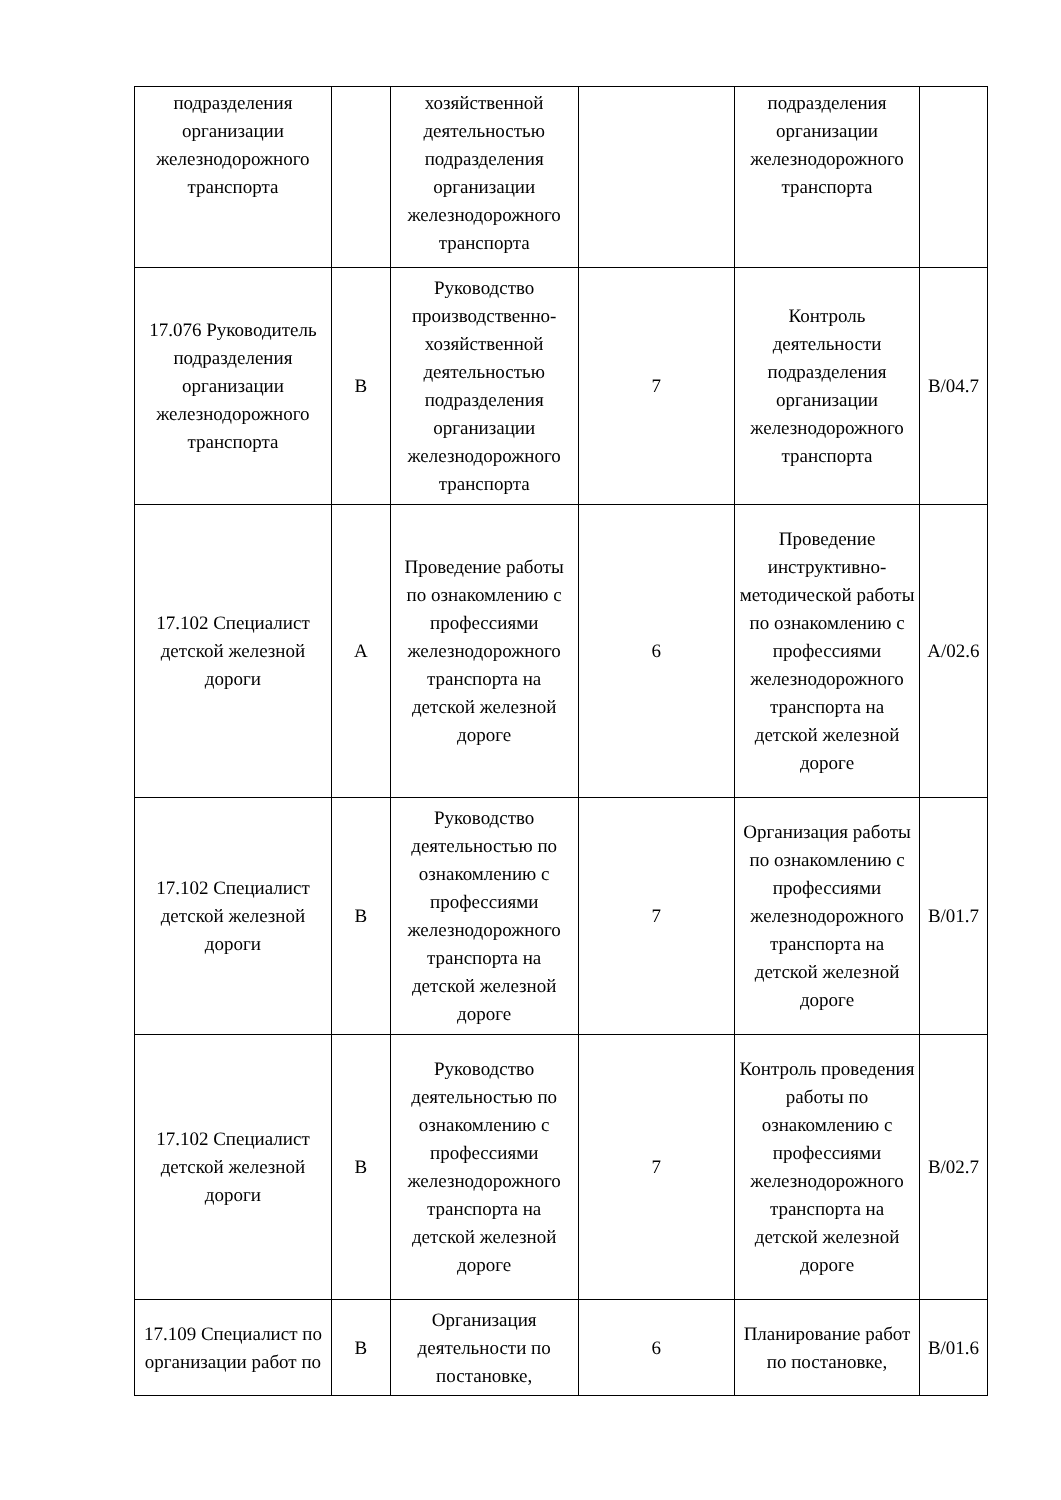| подразделения организации железнодорожного транспорта | | хозяйственной деятельностью подразделения организации железнодорожного транспорта | | подразделения организации железнодорожного транспорта | |
| 17.076 Руководитель подразделения организации железнодорожного транспорта | B | Руководство производственно-хозяйственной деятельностью подразделения организации железнодорожного транспорта | 7 | Контроль деятельности подразделения организации железнодорожного транспорта | B/04.7 |
| 17.102 Специалист детской железной дороги | A | Проведение работы по ознакомлению с профессиями железнодорожного транспорта на детской железной дороге | 6 | Проведение инструктивно-методической работы по ознакомлению с профессиями железнодорожного транспорта на детской железной дороге | A/02.6 |
| 17.102 Специалист детской железной дороги | B | Руководство деятельностью по ознакомлению с профессиями железнодорожного транспорта на детской железной дороге | 7 | Организация работы по ознакомлению с профессиями железнодорожного транспорта на детской железной дороге | B/01.7 |
| 17.102 Специалист детской железной дороги | B | Руководство деятельностью по ознакомлению с профессиями железнодорожного транспорта на детской железной дороге | 7 | Контроль проведения работы по ознакомлению с профессиями железнодорожного транспорта на детской железной дороге | B/02.7 |
| 17.109 Специалист по организации работ по | B | Организация деятельности по постановке, | 6 | Планирование работ по постановке, | B/01.6 |